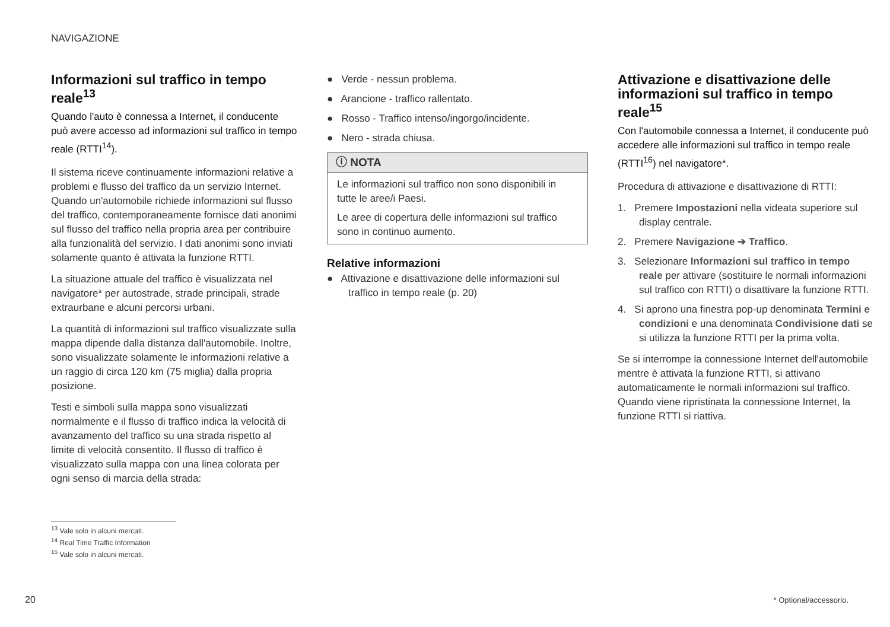NAVIGAZIONE
Informazioni sul traffico in tempo reale<sup>13</sup>
Quando l'auto è connessa a Internet, il conducente può avere accesso ad informazioni sul traffico in tempo reale (RTTI<sup>14</sup>).
Il sistema riceve continuamente informazioni relative a problemi e flusso del traffico da un servizio Internet. Quando un'automobile richiede informazioni sul flusso del traffico, contemporaneamente fornisce dati anonimi sul flusso del traffico nella propria area per contribuire alla funzionalità del servizio. I dati anonimi sono inviati solamente quanto è attivata la funzione RTTI.
La situazione attuale del traffico è visualizzata nel navigatore* per autostrade, strade principali, strade extraurbane e alcuni percorsi urbani.
La quantità di informazioni sul traffico visualizzate sulla mappa dipende dalla distanza dall'automobile. Inoltre, sono visualizzate solamente le informazioni relative a un raggio di circa 120 km (75 miglia) dalla propria posizione.
Testi e simboli sulla mappa sono visualizzati normalmente e il flusso di traffico indica la velocità di avanzamento del traffico su una strada rispetto al limite di velocità consentito. Il flusso di traffico è visualizzato sulla mappa con una linea colorata per ogni senso di marcia della strada:
● Verde - nessun problema.
● Arancione - traffico rallentato.
● Rosso - Traffico intenso/ingorgo/incidente.
● Nero - strada chiusa.
ⓘ NOTA
Le informazioni sul traffico non sono disponibili in tutte le aree/i Paesi.
Le aree di copertura delle informazioni sul traffico sono in continuo aumento.
Relative informazioni
● Attivazione e disattivazione delle informazioni sul traffico in tempo reale (p. 20)
Attivazione e disattivazione delle informazioni sul traffico in tempo reale<sup>15</sup>
Con l'automobile connessa a Internet, il conducente può accedere alle informazioni sul traffico in tempo reale (RTTI<sup>16</sup>) nel navigatore*.
Procedura di attivazione e disattivazione di RTTI:
1. Premere Impostazioni nella videata superiore sul display centrale.
2. Premere Navigazione ➔ Traffico.
3. Selezionare Informazioni sul traffico in tempo reale per attivare (sostituire le normali informazioni sul traffico con RTTI) o disattivare la funzione RTTI.
4. Si aprono una finestra pop-up denominata Termini e condizioni e una denominata Condivisione dati se si utilizza la funzione RTTI per la prima volta.
Se si interrompe la connessione Internet dell'automobile mentre è attivata la funzione RTTI, si attivano automaticamente le normali informazioni sul traffico. Quando viene ripristinata la connessione Internet, la funzione RTTI si riattiva.
<sup>13</sup> Vale solo in alcuni mercati.
<sup>14</sup> Real Time Traffic Information
<sup>15</sup> Vale solo in alcuni mercati.
20 * Optional/accessorio.